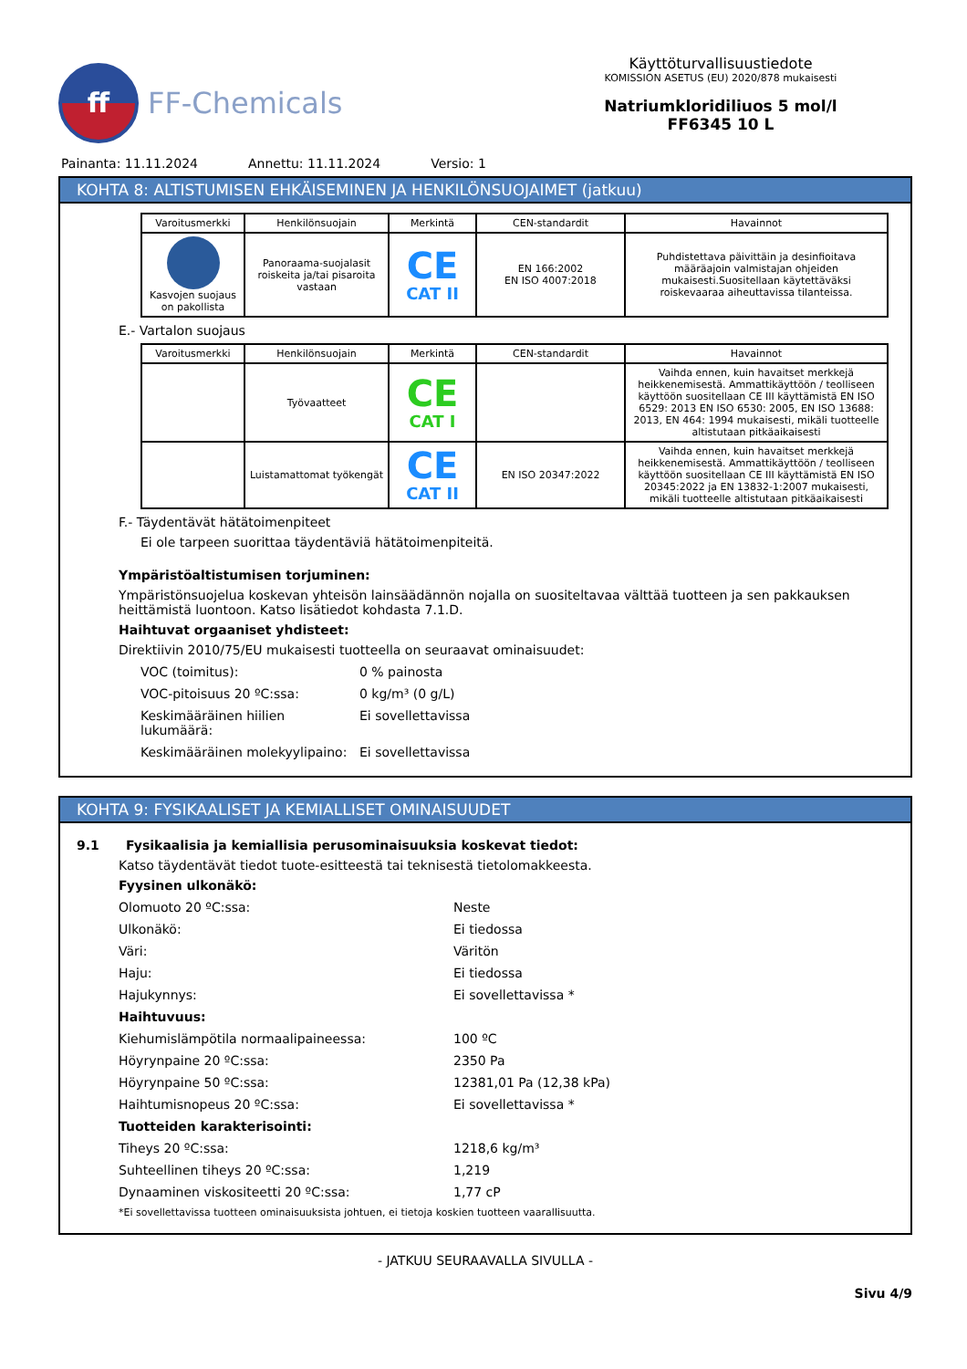ff
FF-Chemicals
Käyttöturvallisuustiedote
KOMISSION ASETUS (EU) 2020/878 mukaisesti
Natriumkloridiliuos 5 mol/l
FF6345 10 L
Painanta: 11.11.2024 Annettu: 11.11.2024 Versio: 1
KOHTA 8: ALTISTUMISEN EHKÄISEMINEN JA HENKILÖNSUOJAIMET (jatkuu)
| Varoitusmerkki | Henkilönsuojain | Merkintä | CEN-standardit | Havainnot |
| --- | --- | --- | --- | --- |
| Kasvojen suojaus on pakollista | Panoraama-suojalasit roiskeita ja/tai pisaroita vastaan | CE CAT II | EN 166:2002 EN ISO 4007:2018 | Puhdistettava päivittäin ja desinfioitava määräajoin valmistajan ohjeiden mukaisesti.Suositellaan käytettäväksi roiskevaaraa aiheuttavissa tilanteissa. |
E.- Vartalon suojaus
| Varoitusmerkki | Henkilönsuojain | Merkintä | CEN-standardit | Havainnot |
| --- | --- | --- | --- | --- |
| | Työvaatteet | CE CAT I | | Vaihda ennen, kuin havaitset merkkejä heikkenemisestä. Ammattikäyttöön / teolliseen käyttöön suositellaan CE III käyttämistä EN ISO 6529: 2013 EN ISO 6530: 2005, EN ISO 13688: 2013, EN 464: 1994 mukaisesti, mikäli tuotteelle altistutaan pitkäaikaisesti |
| | Luistamattomat työkengät | CE CAT II | EN ISO 20347:2022 | Vaihda ennen, kuin havaitset merkkejä heikkenemisestä. Ammattikäyttöön / teolliseen käyttöön suositellaan CE III käyttämistä EN ISO 20345:2022 ja EN 13832-1:2007 mukaisesti, mikäli tuotteelle altistutaan pitkäaikaisesti |
F.- Täydentävät hätätoimenpiteet
Ei ole tarpeen suorittaa täydentäviä hätätoimenpiteitä.
Ympäristöaltistumisen torjuminen:
Ympäristönsuojelua koskevan yhteisön lainsäädännön nojalla on suositeltavaa välttää tuotteen ja sen pakkauksen heittämistä luontoon. Katso lisätiedot kohdasta 7.1.D.
Haihtuvat orgaaniset yhdisteet:
Direktiivin 2010/75/EU mukaisesti tuotteella on seuraavat ominaisuudet:
VOC (toimitus): 0 % painosta VOC-pitoisuus 20 ºC:ssa: 0 kg/m³ (0 g/L) Keskimääräinen hiilien lukumäärä: Ei sovellettavissa Keskimääräinen molekyylipaino: Ei sovellettavissa
KOHTA 9: FYSIKAALISET JA KEMIALLISET OMINAISUUDET
9.1 Fysikaalisia ja kemiallisia perusominaisuuksia koskevat tiedot:
Katso täydentävät tiedot tuote-esitteestä tai teknisestä tietolomakkeesta.
Fyysinen ulkonäkö:
Olomuoto 20 ºC:ssa: Neste Ulkonäkö: Ei tiedossa Väri: Väritön Haju: Ei tiedossa Hajukynnys: Ei sovellettavissa *
Haihtuvuus:
Kiehumislämpötila normaalipaineessa: 100 ºC Höyrynpaine 20 ºC:ssa: 2350 Pa Höyrynpaine 50 ºC:ssa: 12381,01 Pa (12,38 kPa) Haihtumisnopeus 20 ºC:ssa: Ei sovellettavissa *
Tuotteiden karakterisointi:
Tiheys 20 ºC:ssa: 1218,6 kg/m³ Suhteellinen tiheys 20 ºC:ssa: 1,219 Dynaaminen viskositeetti 20 ºC:ssa: 1,77 cP
*Ei sovellettavissa tuotteen ominaisuuksista johtuen, ei tietoja koskien tuotteen vaarallisuutta.
- JATKUU SEURAAVALLA SIVULLA -
Sivu 4/9